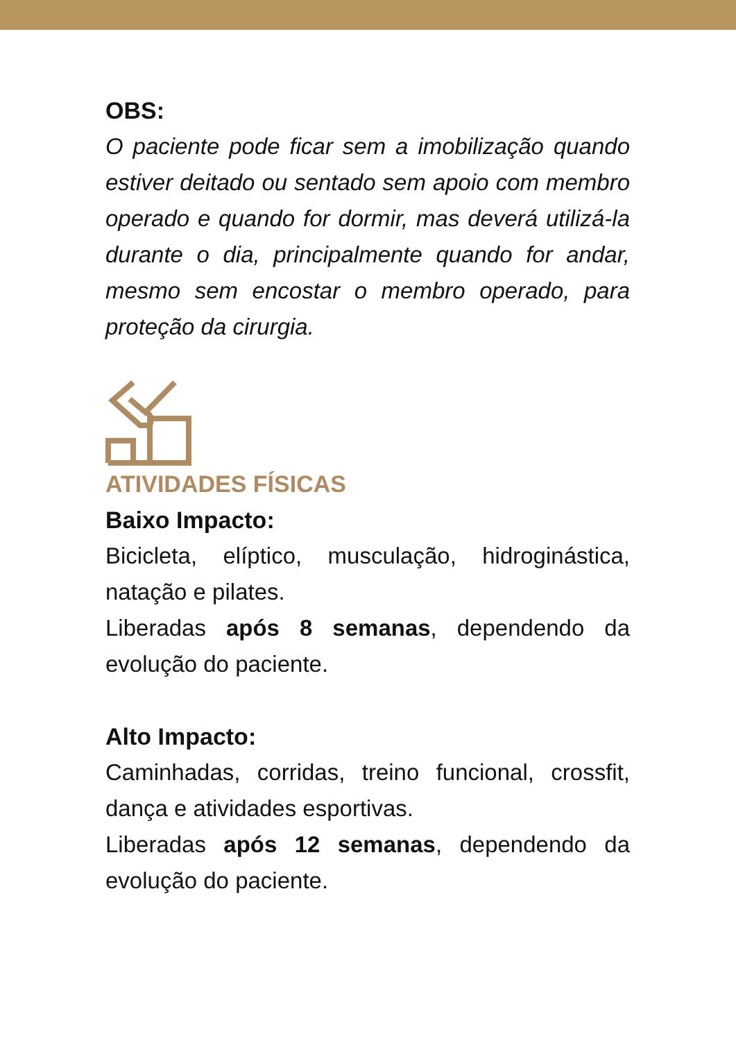OBS:
O paciente pode ficar sem a imobilização quando estiver deitado ou sentado sem apoio com membro operado e quando for dormir, mas deverá utilizá-la durante o dia, principalmente quando for andar, mesmo sem encostar o membro operado, para proteção da cirurgia.
ATIVIDADES FÍSICAS
Baixo Impacto:
Bicicleta, elíptico, musculação, hidroginástica, natação e pilates.
Liberadas após 8 semanas, dependendo da evolução do paciente.
Alto Impacto:
Caminhadas, corridas, treino funcional, crossfit, dança e atividades esportivas.
Liberadas após 12 semanas, dependendo da evolução do paciente.